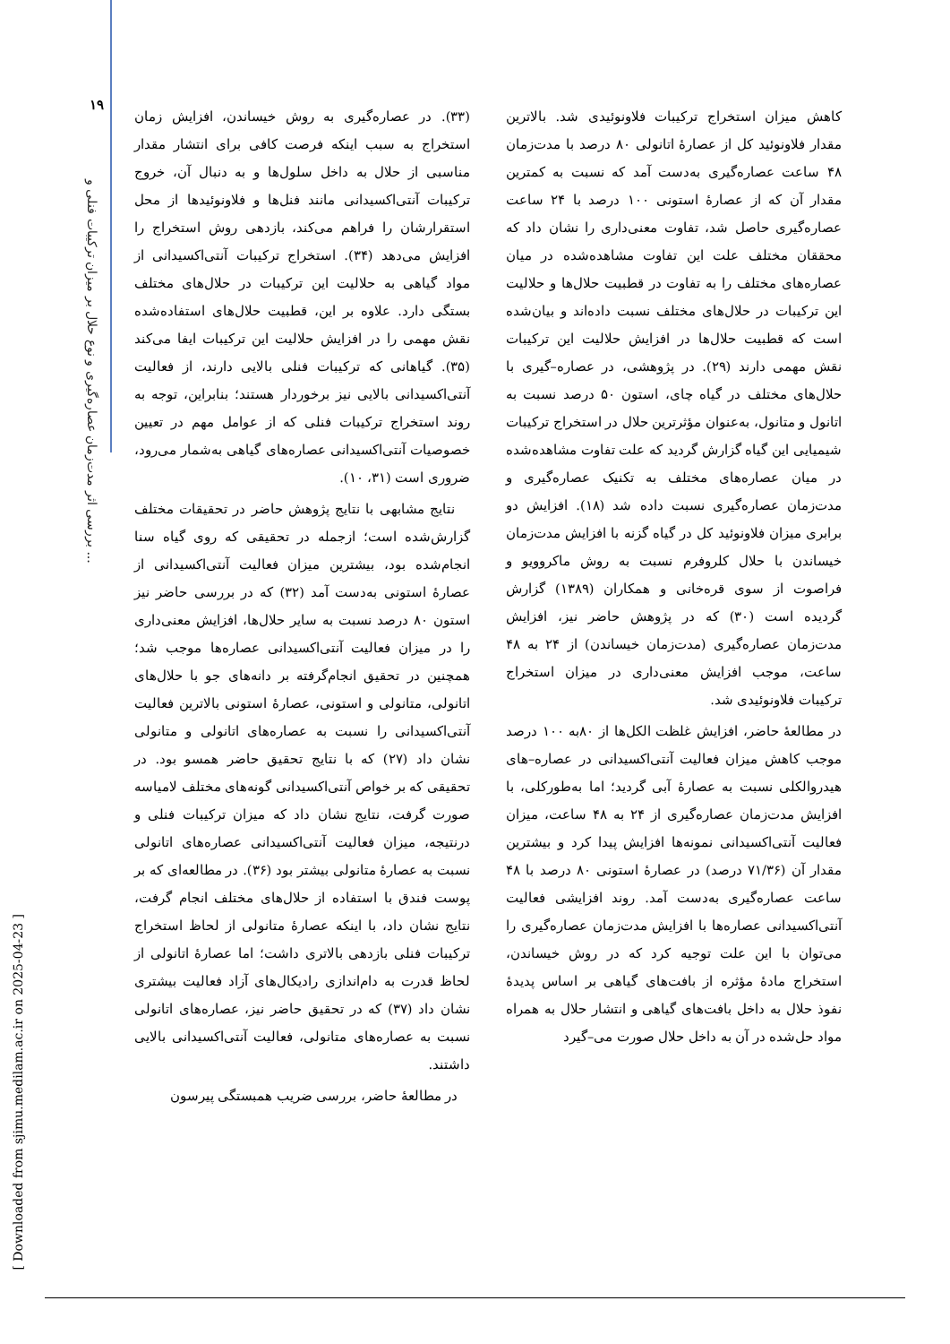۱۹
بررسی اثر مدت‌زمان عصاره‌گیری و نوع حلال بر میزان ترکیبات فنلی و ...
[ Downloaded from sjimu.medilam.ac.ir on 2025-04-23 ]
کاهش میزان استخراج ترکیبات فلاونوئیدی شد. بالاترین مقدار فلاونوئید کل از عصارهٔ اتانولی ۸۰ درصد با مدت‌زمان ۴۸ ساعت عصاره‌گیری به‌دست آمد که نسبت به کمترین مقدار آن که از عصارهٔ استونی ۱۰۰ درصد با ۲۴ ساعت عصاره‌گیری حاصل شد، تفاوت معنی‌داری را نشان داد که محققان مختلف علت این تفاوت مشاهده‌شده در میان عصاره‌های مختلف را به تفاوت در قطبیت حلال‌ها و حلالیت این ترکیبات در حلال‌های مختلف نسبت داده‌اند و بیان‌شده است که قطبیت حلال‌ها در افزایش حلالیت این ترکیبات نقش مهمی دارند (۲۹). در پژوهشی، در عصاره–گیری با حلال‌های مختلف در گیاه چای، استون ۵۰ درصد نسبت به اتانول و متانول، به‌عنوان مؤثرترین حلال در استخراج ترکیبات شیمیایی این گیاه گزارش گردید که علت تفاوت مشاهده‌شده در میان عصاره‌های مختلف به تکنیک عصاره‌گیری و مدت‌زمان عصاره‌گیری نسبت داده شد (۱۸). افزایش دو برابری میزان فلاونوئید کل در گیاه گزنه با افزایش مدت‌زمان خیساندن با حلال کلروفرم نسبت به روش ماکروویو و فراصوت از سوی قره‌خانی و همکاران (۱۳۸۹) گزارش گردیده است (۳۰) که در پژوهش حاضر نیز، افزایش مدت‌زمان عصاره‌گیری (مدت‌زمان خیساندن) از ۲۴ به ۴۸ ساعت، موجب افزایش معنی‌داری در میزان استخراج ترکیبات فلاونوئیدی شد.
در مطالعهٔ حاضر، افزایش غلظت الکل‌ها از ۸۰به ۱۰۰ درصد موجب کاهش میزان فعالیت آنتی‌اکسیدانی در عصاره–های هیدروالکلی نسبت به عصارهٔ آبی گردید؛ اما به‌طورکلی، با افزایش مدت‌زمان عصاره‌گیری از ۲۴ به ۴۸ ساعت، میزان فعالیت آنتی‌اکسیدانی نمونه‌ها افزایش پیدا کرد و بیشترین مقدار آن (۷۱/۳۶ درصد) در عصارهٔ استونی ۸۰ درصد با ۴۸ ساعت عصاره‌گیری به‌دست آمد. روند افزایشی فعالیت آنتی‌اکسیدانی عصاره‌ها با افزایش مدت‌زمان عصاره‌گیری را می‌توان با این علت توجیه کرد که در روش خیساندن، استخراج مادهٔ مؤثره از بافت‌های گیاهی بر اساس پدیدهٔ نفوذ حلال به داخل بافت‌های گیاهی و انتشار حلال به همراه مواد حل‌شده در آن به داخل حلال صورت می–گیرد
(۳۳). در عصاره‌گیری به روش خیساندن، افزایش زمان استخراج به سبب اینکه فرصت کافی برای انتشار مقدار مناسبی از حلال به داخل سلول‌ها و به دنبال آن، خروج ترکیبات آنتی‌اکسیدانی مانند فنل‌ها و فلاونوئیدها از محل استقرارشان را فراهم می‌کند، بازدهی روش استخراج را افزایش می‌دهد (۳۴). استخراج ترکیبات آنتی‌اکسیدانی از مواد گیاهی به حلالیت این ترکیبات در حلال‌های مختلف بستگی دارد. علاوه بر این، قطبیت حلال‌های استفاده‌شده نقش مهمی را در افزایش حلالیت این ترکیبات ایفا می‌کند (۳۵). گیاهانی که ترکیبات فنلی بالایی دارند، از فعالیت آنتی‌اکسیدانی بالایی نیز برخوردار هستند؛ بنابراین، توجه به روند استخراج ترکیبات فنلی که از عوامل مهم در تعیین خصوصیات آنتی‌اکسیدانی عصاره‌های گیاهی به‌شمار می‌رود، ضروری است (۳۱، ۱۰).
نتایج مشابهی با نتایج پژوهش حاضر در تحقیقات مختلف گزارش‌شده است؛ ازجمله در تحقیقی که روی گیاه سنا انجام‌شده بود، بیشترین میزان فعالیت آنتی‌اکسیدانی از عصارهٔ استونی به‌دست آمد (۳۲) که در بررسی حاضر نیز استون ۸۰ درصد نسبت به سایر حلال‌ها، افزایش معنی‌داری را در میزان فعالیت آنتی‌اکسیدانی عصاره‌ها موجب شد؛ همچنین در تحقیق انجام‌گرفته بر دانه‌های جو با حلال‌های اتانولی، متانولی و استونی، عصارهٔ استونی بالاترین فعالیت آنتی‌اکسیدانی را نسبت به عصاره‌های اتانولی و متانولی نشان داد (۲۷) که با نتایج تحقیق حاضر همسو بود. در تحقیقی که بر خواص آنتی‌اکسیدانی گونه‌های مختلف لامیاسه صورت گرفت، نتایج نشان داد که میزان ترکیبات فنلی و درنتیجه، میزان فعالیت آنتی‌اکسیدانی عصاره‌های اتانولی نسبت به عصارهٔ متانولی بیشتر بود (۳۶). در مطالعه‌ای که بر پوست فندق با استفاده از حلال‌های مختلف انجام گرفت، نتایج نشان داد، با اینکه عصارهٔ متانولی از لحاظ استخراج ترکیبات فنلی بازدهی بالاتری داشت؛ اما عصارهٔ اتانولی از لحاظ قدرت به دام‌اندازی رادیکال‌های آزاد فعالیت بیشتری نشان داد (۳۷) که در تحقیق حاضر نیز، عصاره‌های اتانولی نسبت به عصاره‌های متانولی، فعالیت آنتی‌اکسیدانی بالایی داشتند.
در مطالعهٔ حاضر، بررسی ضریب همبستگی پیرسون